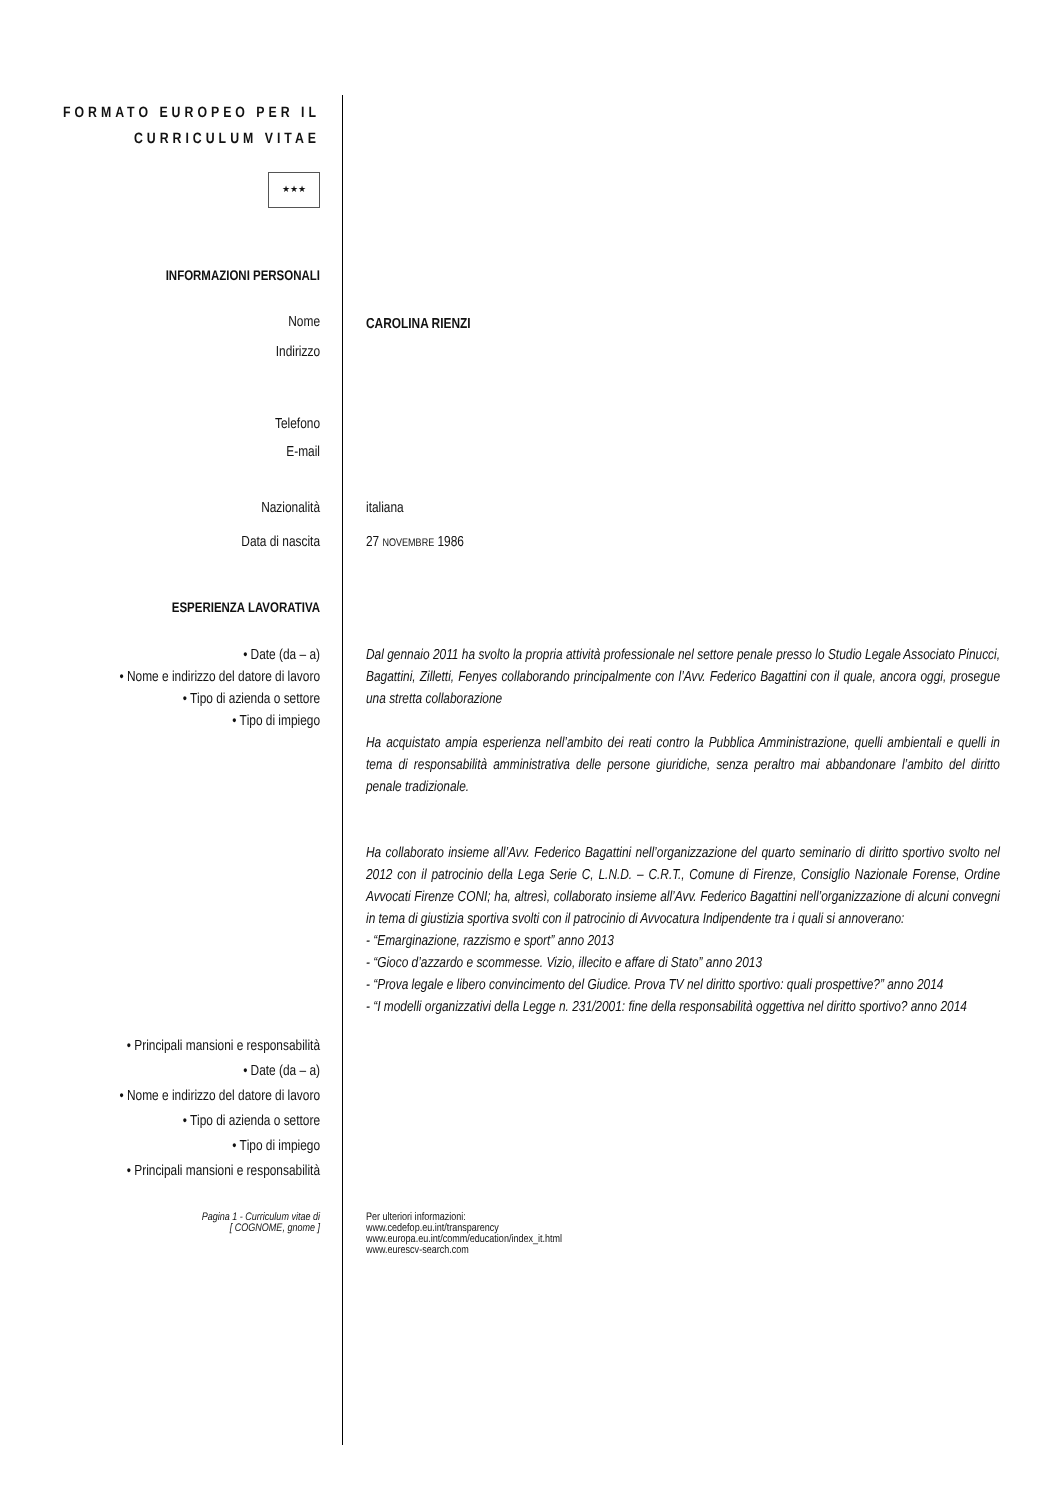| FORMATO EUROPEO PER IL CURRICULUM VITAE ★★★ | |
| INFORMAZIONI PERSONALI | |
| Nome | CAROLINA RIENZI |
| Indirizzo | |
| Telefono | |
| E-mail | |
| Nazionalità | italiana |
| Data di nascita | 27 NOVEMBRE 1986 |
| ESPERIENZA LAVORATIVA | |
| • Date (da – a) • Nome e indirizzo del datore di lavoro • Tipo di azienda o settore • Tipo di impiego | Dal gennaio 2011 ha svolto la propria attività professionale nel settore penale presso lo Studio Legale Associato Pinucci, Bagattini, Zilletti, Fenyes collaborando principalmente con l’Avv. Federico Bagattini con il quale, ancora oggi, prosegue una stretta collaborazione Ha acquistato ampia esperienza nell’ambito dei reati contro la Pubblica Amministrazione, quelli ambientali e quelli in tema di responsabilità amministrativa delle persone giuridiche, senza peraltro mai abbandonare l’ambito del diritto penale tradizionale. Ha collaborato insieme all’Avv. Federico Bagattini nell’organizzazione del quarto seminario di diritto sportivo svolto nel 2012 con il patrocinio della Lega Serie C, L.N.D. – C.R.T., Comune di Firenze, Consiglio Nazionale Forense, Ordine Avvocati Firenze CONI; ha, altresì, collaborato insieme all’Avv. Federico Bagattini nell’organizzazione di alcuni convegni in tema di giustizia sportiva svolti con il patrocinio di Avvocatura Indipendente tra i quali si annoverano: - “Emarginazione, razzismo e sport” anno 2013 - “Gioco d’azzardo e scommesse. Vizio, illecito e affare di Stato” anno 2013 - “Prova legale e libero convincimento del Giudice. Prova TV nel diritto sportivo: quali prospettive?” anno 2014 - “I modelli organizzativi della Legge n. 231/2001: fine della responsabilità oggettiva nel diritto sportivo? anno 2014 |
| • Principali mansioni e responsabilità • Date (da – a) • Nome e indirizzo del datore di lavoro • Tipo di azienda o settore • Tipo di impiego • Principali mansioni e responsabilità | |
| Pagina 1 - Curriculum vitae di [ COGNOME, gnome ] | Per ulteriori informazioni: www.cedefop.eu.int/transparency www.europa.eu.int/comm/education/index_it.html www.eurescv-search.com |